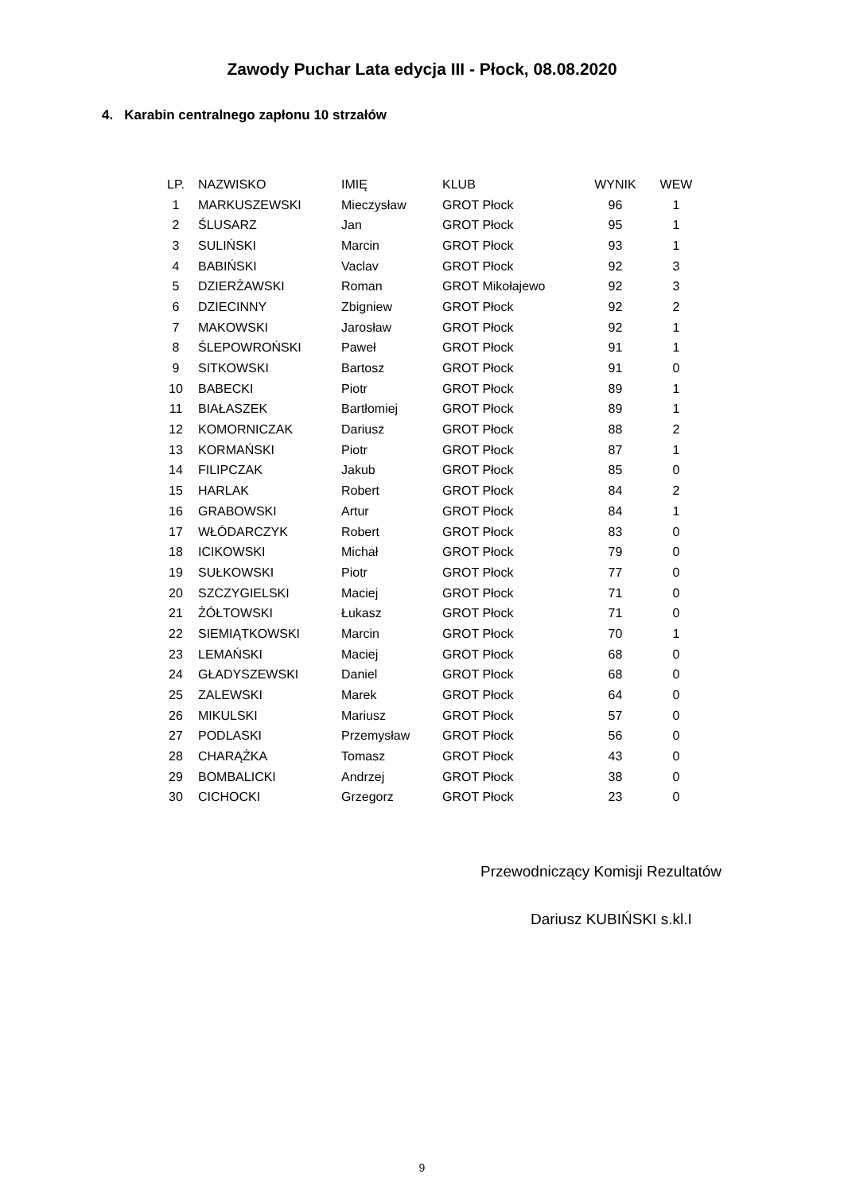Zawody Puchar Lata edycja III - Płock, 08.08.2020
4. Karabin centralnego zapłonu 10 strzałów
| LP. | NAZWISKO | IMIĘ | KLUB | WYNIK | WEW |
| --- | --- | --- | --- | --- | --- |
| 1 | MARKUSZEWSKI | Mieczysław | GROT Płock | 96 | 1 |
| 2 | ŚLUSARZ | Jan | GROT Płock | 95 | 1 |
| 3 | SULIŃSKI | Marcin | GROT Płock | 93 | 1 |
| 4 | BABIŃSKI | Vaclav | GROT Płock | 92 | 3 |
| 5 | DZIERŻAWSKI | Roman | GROT Mikołajewo | 92 | 3 |
| 6 | DZIECINNY | Zbigniew | GROT Płock | 92 | 2 |
| 7 | MAKOWSKI | Jarosław | GROT Płock | 92 | 1 |
| 8 | ŚLEPOWROŃSKI | Paweł | GROT Płock | 91 | 1 |
| 9 | SITKOWSKI | Bartosz | GROT Płock | 91 | 0 |
| 10 | BABECKI | Piotr | GROT Płock | 89 | 1 |
| 11 | BIAŁASZEK | Bartłomiej | GROT Płock | 89 | 1 |
| 12 | KOMORNICZAK | Dariusz | GROT Płock | 88 | 2 |
| 13 | KORMAŃSKI | Piotr | GROT Płock | 87 | 1 |
| 14 | FILIPCZAK | Jakub | GROT Płock | 85 | 0 |
| 15 | HARLAK | Robert | GROT Płock | 84 | 2 |
| 16 | GRABOWSKI | Artur | GROT Płock | 84 | 1 |
| 17 | WŁÓDARCZYK | Robert | GROT Płock | 83 | 0 |
| 18 | ICIKOWSKI | Michał | GROT Płock | 79 | 0 |
| 19 | SUŁKOWSKI | Piotr | GROT Płock | 77 | 0 |
| 20 | SZCZYGIELSKI | Maciej | GROT Płock | 71 | 0 |
| 21 | ŻÓŁTOWSKI | Łukasz | GROT Płock | 71 | 0 |
| 22 | SIEMIĄTKOWSKI | Marcin | GROT Płock | 70 | 1 |
| 23 | LEMAŃSKI | Maciej | GROT Płock | 68 | 0 |
| 24 | GŁADYSZEWSKI | Daniel | GROT Płock | 68 | 0 |
| 25 | ZALEWSKI | Marek | GROT Płock | 64 | 0 |
| 26 | MIKULSKI | Mariusz | GROT Płock | 57 | 0 |
| 27 | PODLASKI | Przemysław | GROT Płock | 56 | 0 |
| 28 | CHARĄŻKA | Tomasz | GROT Płock | 43 | 0 |
| 29 | BOMBALICKI | Andrzej | GROT Płock | 38 | 0 |
| 30 | CICHOCKI | Grzegorz | GROT Płock | 23 | 0 |
Przewodniczący Komisji Rezultatów
Dariusz KUBIŃSKI s.kl.I
9